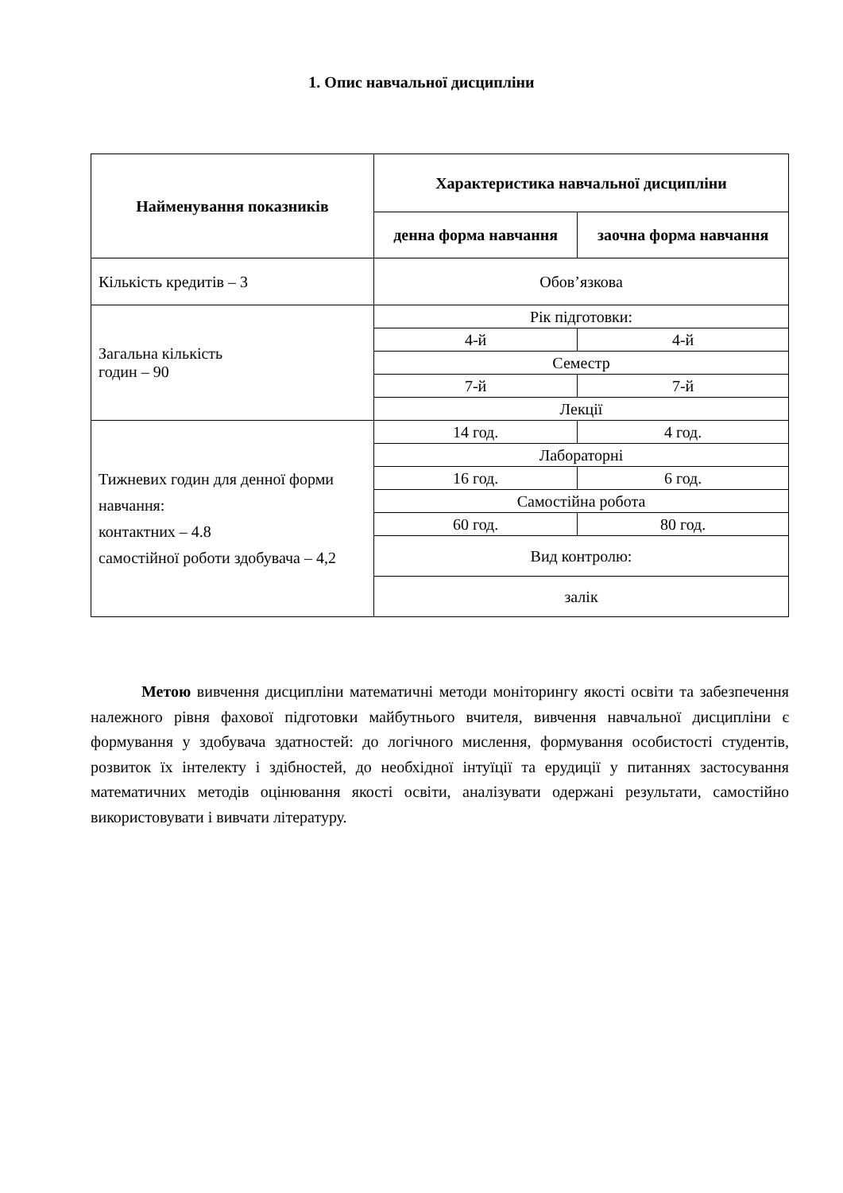1. Опис навчальної дисципліни
| Найменування показників | Характеристика навчальної дисципліни | |
| --- | --- | --- |
| | денна форма навчання | заочна форма навчання |
| Кількість кредитів – 3 | Обов’язкова | |
| Загальна кількість годин – 90 | Рік підготовки: | |
| | 4-й | 4-й |
| | Семестр | |
| | 7-й | 7-й |
| | Лекції | |
| Тижневих годин для денної форми навчання: контактних – 4.8 самостійної роботи здобувача – 4,2 | 14 год. | 4 год. |
| | Лабораторні | |
| | 16 год. | 6 год. |
| | Самостійна робота | |
| | 60 год. | 80 год. |
| | Вид контролю: | |
| | залік | |
Метою вивчення дисципліни математичні методи моніторингу якості освіти та забезпечення належного рівня фахової підготовки майбутнього вчителя, вивчення навчальної дисципліни є формування у здобувача здатностей: до логічного мислення, формування особистості студентів, розвиток їх інтелекту і здібностей, до необхідної інтуїції та ерудиції у питаннях застосування математичних методів оцінювання якості освіти, аналізувати одержані результати, самостійно використовувати і вивчати літературу.